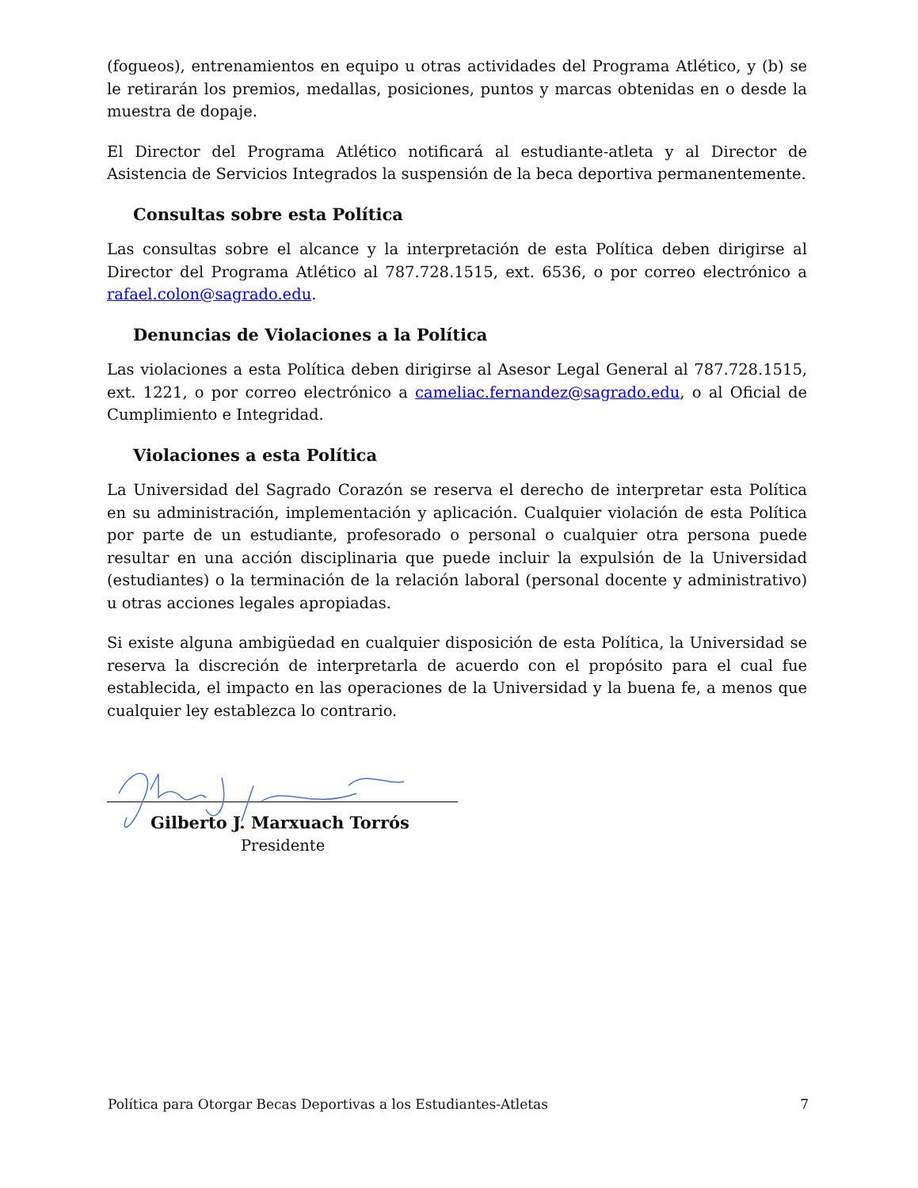(fogueos), entrenamientos en equipo u otras actividades del Programa Atlético, y (b) se le retirarán los premios, medallas, posiciones, puntos y marcas obtenidas en o desde la muestra de dopaje.
El Director del Programa Atlético notificará al estudiante-atleta y al Director de Asistencia de Servicios Integrados la suspensión de la beca deportiva permanentemente.
Consultas sobre esta Política
Las consultas sobre el alcance y la interpretación de esta Política deben dirigirse al Director del Programa Atlético al 787.728.1515, ext. 6536, o por correo electrónico a rafael.colon@sagrado.edu.
Denuncias de Violaciones a la Política
Las violaciones a esta Política deben dirigirse al Asesor Legal General al 787.728.1515, ext. 1221, o por correo electrónico a cameliac.fernandez@sagrado.edu, o al Oficial de Cumplimiento e Integridad.
Violaciones a esta Política
La Universidad del Sagrado Corazón se reserva el derecho de interpretar esta Política en su administración, implementación y aplicación. Cualquier violación de esta Política por parte de un estudiante, profesorado o personal o cualquier otra persona puede resultar en una acción disciplinaria que puede incluir la expulsión de la Universidad (estudiantes) o la terminación de la relación laboral (personal docente y administrativo) u otras acciones legales apropiadas.
Si existe alguna ambigüedad en cualquier disposición de esta Política, la Universidad se reserva la discreción de interpretarla de acuerdo con el propósito para el cual fue establecida, el impacto en las operaciones de la Universidad y la buena fe, a menos que cualquier ley establezca lo contrario.
Gilberto J. Marxuach Torrós
Presidente
Política para Otorgar Becas Deportivas a los Estudiantes-Atletas 7